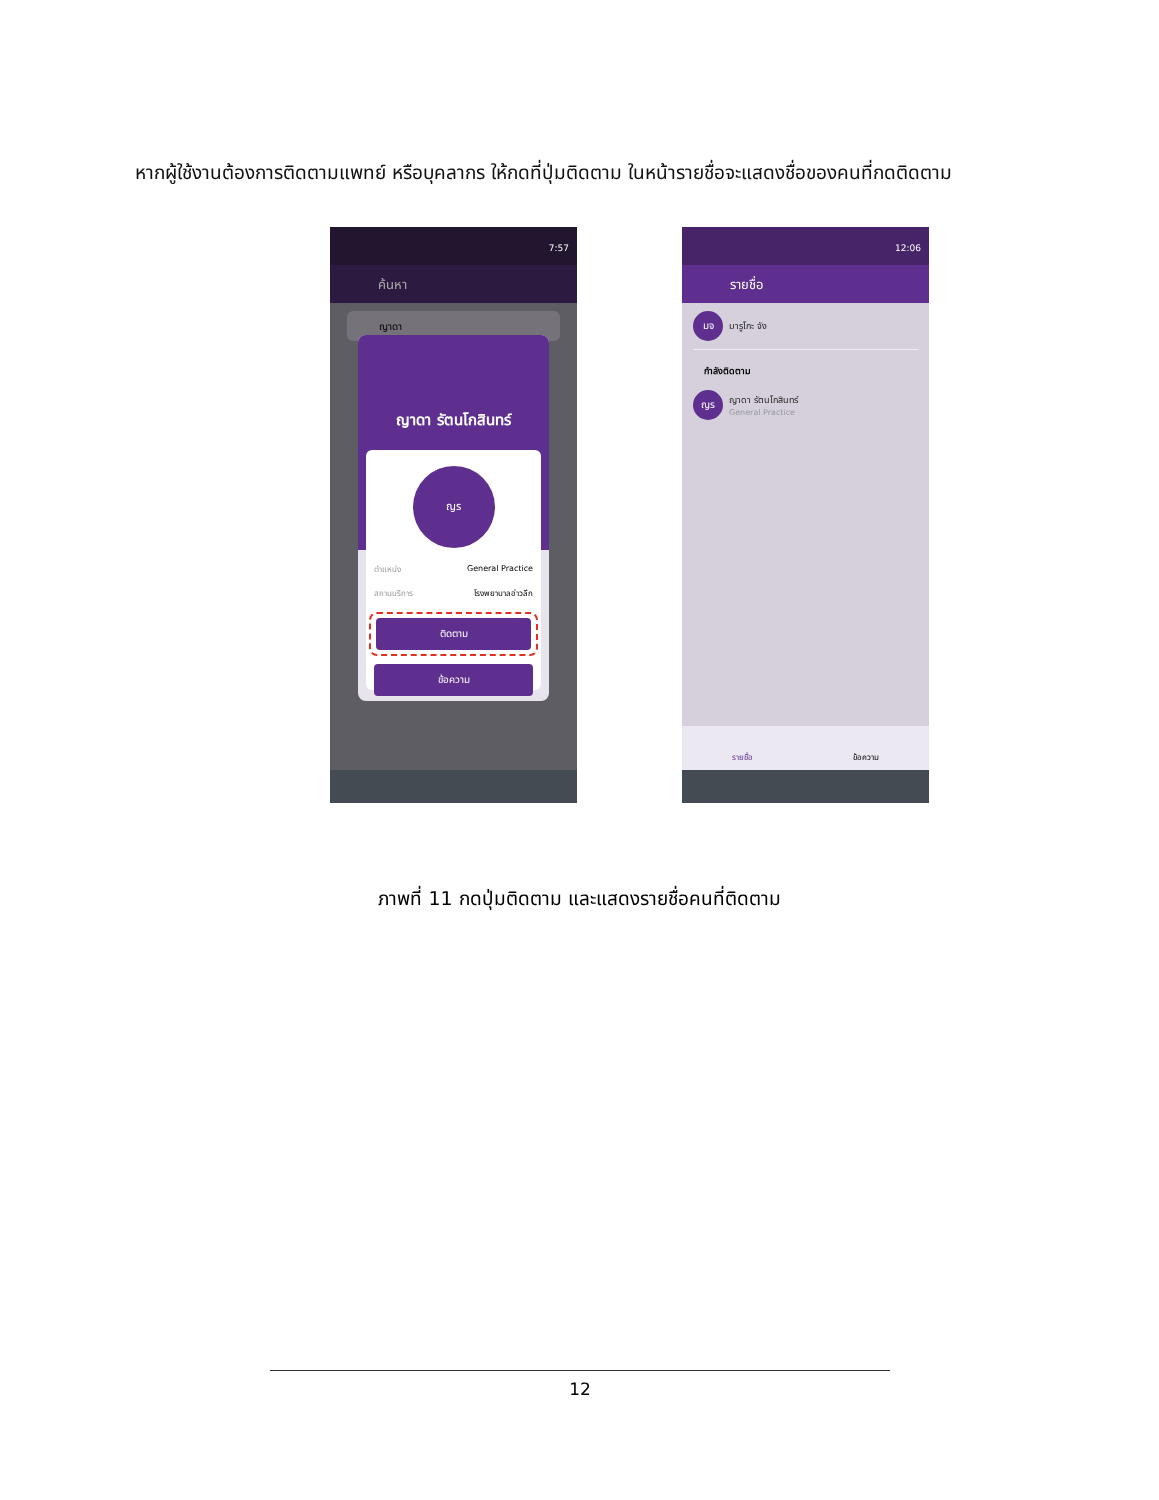หากผู้ใช้งานต้องการติดตามแพทย์ หรือบุคลากร ให้กดที่ปุ่มติดตาม ในหน้ารายชื่อจะแสดงชื่อของคนที่กดติดตาม
7:57
ค้นหา
ญาดา
ญาดา รัตนโกสินทร์
ญร
ตำแหน่ง General Practice
สถานบริการ โรงพยาบาลอ่าวลึก
ติดตาม
ข้อความ
12:06
รายชื่อ
มจ
มารูโกะ จัง
กำลังติดตาม
ญร
ญาดา รัตนโกสินทร์
General Practice
รายชื่อ ข้อความ
ภาพที่ 11 กดปุ่มติดตาม และแสดงรายชื่อคนที่ติดตาม
12